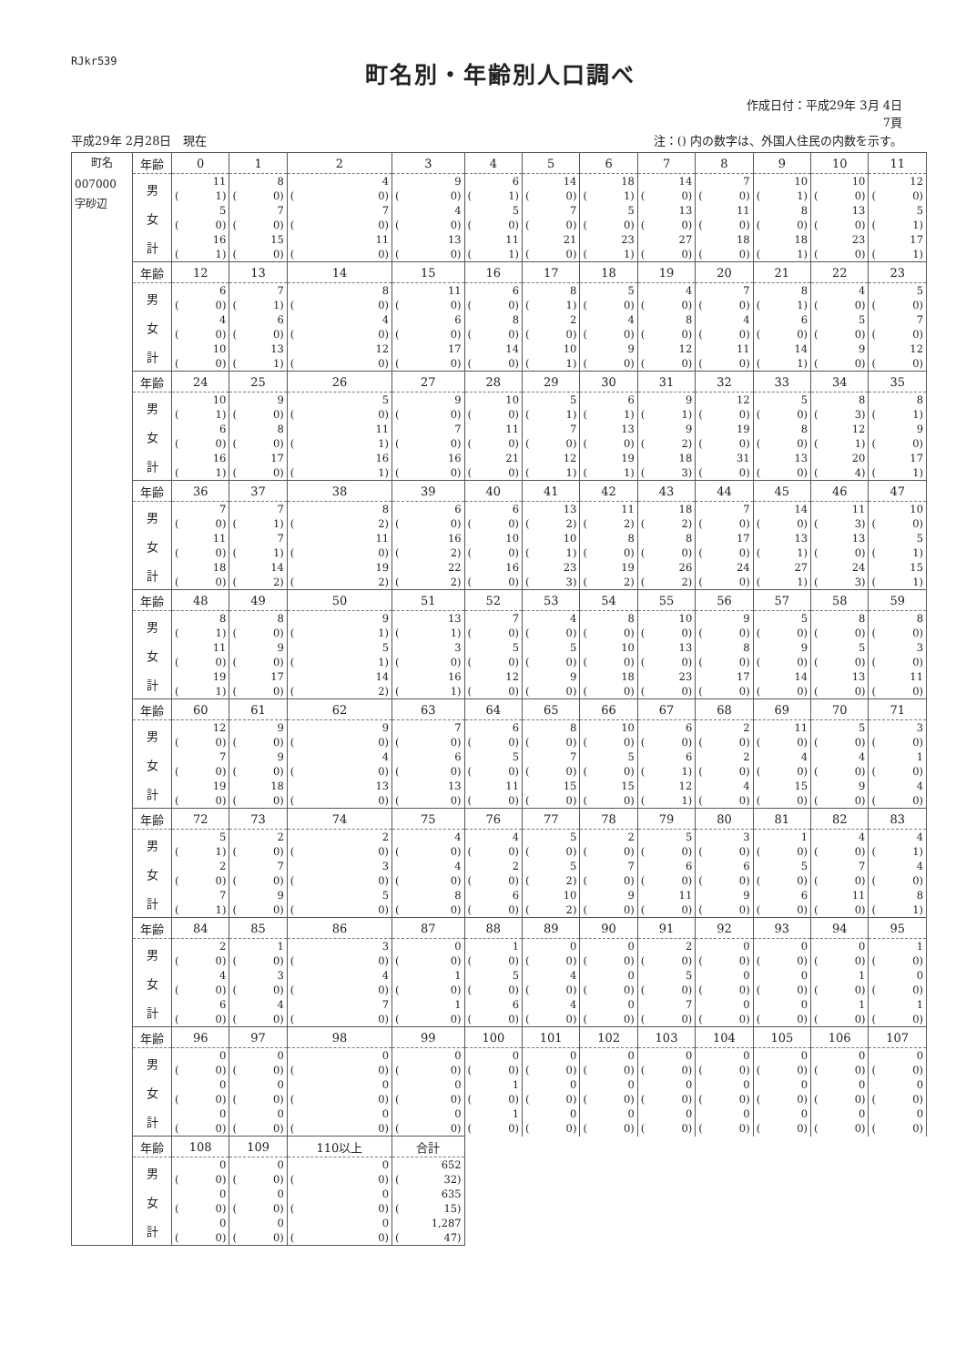RJkr539
町名別・年齢別人口調べ
作成日付：平成29年 3月 4日
7頁
平成29年 2月28日　現在 注：() 内の数字は、外国人住民の内数を示す。
| 町名 | 年齢 | 0 | 1 | 2 | 3 | 4 | 5 | 6 | 7 | 8 | 9 | 10 | 11 |
| 007000 字砂辺 | 男 | 11 ( 1) | 8 ( 0) | 4 ( 0) | 9 ( 0) | 6 ( 1) | 14 ( 0) | 18 ( 1) | 14 ( 0) | 7 ( 0) | 10 ( 1) | 10 ( 0) | 12 ( 0) |
| | 女 | 5 ( 0) | 7 ( 0) | 7 ( 0) | 4 ( 0) | 5 ( 0) | 7 ( 0) | 5 ( 0) | 13 ( 0) | 11 ( 0) | 8 ( 0) | 13 ( 0) | 5 ( 1) |
| | 計 | 16 ( 1) | 15 ( 0) | 11 ( 0) | 13 ( 0) | 11 ( 1) | 21 ( 0) | 23 ( 1) | 27 ( 0) | 18 ( 0) | 18 ( 1) | 23 ( 0) | 17 ( 1) |
| | 年齢 | 12 | 13 | 14 | 15 | 16 | 17 | 18 | 19 | 20 | 21 | 22 | 23 |
| | 男 | 6 ( 0) | 7 ( 1) | 8 ( 0) | 11 ( 0) | 6 ( 0) | 8 ( 1) | 5 ( 0) | 4 ( 0) | 7 ( 0) | 8 ( 1) | 4 ( 0) | 5 ( 0) |
| | 女 | 4 ( 0) | 6 ( 0) | 4 ( 0) | 6 ( 0) | 8 ( 0) | 2 ( 0) | 4 ( 0) | 8 ( 0) | 4 ( 0) | 6 ( 0) | 5 ( 0) | 7 ( 0) |
| | 計 | 10 ( 0) | 13 ( 1) | 12 ( 0) | 17 ( 0) | 14 ( 0) | 10 ( 1) | 9 ( 0) | 12 ( 0) | 11 ( 0) | 14 ( 1) | 9 ( 0) | 12 ( 0) |
| | 年齢 | 24 | 25 | 26 | 27 | 28 | 29 | 30 | 31 | 32 | 33 | 34 | 35 |
| | 男 | 10 ( 1) | 9 ( 0) | 5 ( 0) | 9 ( 0) | 10 ( 0) | 5 ( 1) | 6 ( 1) | 9 ( 1) | 12 ( 0) | 5 ( 0) | 8 ( 3) | 8 ( 1) |
| | 女 | 6 ( 0) | 8 ( 0) | 11 ( 1) | 7 ( 0) | 11 ( 0) | 7 ( 0) | 13 ( 0) | 9 ( 2) | 19 ( 0) | 8 ( 0) | 12 ( 1) | 9 ( 0) |
| | 計 | 16 ( 1) | 17 ( 0) | 16 ( 1) | 16 ( 0) | 21 ( 0) | 12 ( 1) | 19 ( 1) | 18 ( 3) | 31 ( 0) | 13 ( 0) | 20 ( 4) | 17 ( 1) |
| | 年齢 | 36 | 37 | 38 | 39 | 40 | 41 | 42 | 43 | 44 | 45 | 46 | 47 |
| | 男 | 7 ( 0) | 7 ( 1) | 8 ( 2) | 6 ( 0) | 6 ( 0) | 13 ( 2) | 11 ( 2) | 18 ( 2) | 7 ( 0) | 14 ( 0) | 11 ( 3) | 10 ( 0) |
| | 女 | 11 ( 0) | 7 ( 1) | 11 ( 0) | 16 ( 2) | 10 ( 0) | 10 ( 1) | 8 ( 0) | 8 ( 0) | 17 ( 0) | 13 ( 1) | 13 ( 0) | 5 ( 1) |
| | 計 | 18 ( 0) | 14 ( 2) | 19 ( 2) | 22 ( 2) | 16 ( 0) | 23 ( 3) | 19 ( 2) | 26 ( 2) | 24 ( 0) | 27 ( 1) | 24 ( 3) | 15 ( 1) |
| | 年齢 | 48 | 49 | 50 | 51 | 52 | 53 | 54 | 55 | 56 | 57 | 58 | 59 |
| | 男 | 8 ( 1) | 8 ( 0) | 9 ( 1) | 13 ( 1) | 7 ( 0) | 4 ( 0) | 8 ( 0) | 10 ( 0) | 9 ( 0) | 5 ( 0) | 8 ( 0) | 8 ( 0) |
| | 女 | 11 ( 0) | 9 ( 0) | 5 ( 1) | 3 ( 0) | 5 ( 0) | 5 ( 0) | 10 ( 0) | 13 ( 0) | 8 ( 0) | 9 ( 0) | 5 ( 0) | 3 ( 0) |
| | 計 | 19 ( 1) | 17 ( 0) | 14 ( 2) | 16 ( 1) | 12 ( 0) | 9 ( 0) | 18 ( 0) | 23 ( 0) | 17 ( 0) | 14 ( 0) | 13 ( 0) | 11 ( 0) |
| | 年齢 | 60 | 61 | 62 | 63 | 64 | 65 | 66 | 67 | 68 | 69 | 70 | 71 |
| | 男 | 12 ( 0) | 9 ( 0) | 9 ( 0) | 7 ( 0) | 6 ( 0) | 8 ( 0) | 10 ( 0) | 6 ( 0) | 2 ( 0) | 11 ( 0) | 5 ( 0) | 3 ( 0) |
| | 女 | 7 ( 0) | 9 ( 0) | 4 ( 0) | 6 ( 0) | 5 ( 0) | 7 ( 0) | 5 ( 0) | 6 ( 1) | 2 ( 0) | 4 ( 0) | 4 ( 0) | 1 ( 0) |
| | 計 | 19 ( 0) | 18 ( 0) | 13 ( 0) | 13 ( 0) | 11 ( 0) | 15 ( 0) | 15 ( 0) | 12 ( 1) | 4 ( 0) | 15 ( 0) | 9 ( 0) | 4 ( 0) |
| | 年齢 | 72 | 73 | 74 | 75 | 76 | 77 | 78 | 79 | 80 | 81 | 82 | 83 |
| | 男 | 5 ( 1) | 2 ( 0) | 2 ( 0) | 4 ( 0) | 4 ( 0) | 5 ( 0) | 2 ( 0) | 5 ( 0) | 3 ( 0) | 1 ( 0) | 4 ( 0) | 4 ( 1) |
| | 女 | 2 ( 0) | 7 ( 0) | 3 ( 0) | 4 ( 0) | 2 ( 0) | 5 ( 2) | 7 ( 0) | 6 ( 0) | 6 ( 0) | 5 ( 0) | 7 ( 0) | 4 ( 0) |
| | 計 | 7 ( 1) | 9 ( 0) | 5 ( 0) | 8 ( 0) | 6 ( 0) | 10 ( 2) | 9 ( 0) | 11 ( 0) | 9 ( 0) | 6 ( 0) | 11 ( 0) | 8 ( 1) |
| | 年齢 | 84 | 85 | 86 | 87 | 88 | 89 | 90 | 91 | 92 | 93 | 94 | 95 |
| | 男 | 2 ( 0) | 1 ( 0) | 3 ( 0) | 0 ( 0) | 1 ( 0) | 0 ( 0) | 0 ( 0) | 2 ( 0) | 0 ( 0) | 0 ( 0) | 0 ( 0) | 1 ( 0) |
| | 女 | 4 ( 0) | 3 ( 0) | 4 ( 0) | 1 ( 0) | 5 ( 0) | 4 ( 0) | 0 ( 0) | 5 ( 0) | 0 ( 0) | 0 ( 0) | 1 ( 0) | 0 ( 0) |
| | 計 | 6 ( 0) | 4 ( 0) | 7 ( 0) | 1 ( 0) | 6 ( 0) | 4 ( 0) | 0 ( 0) | 7 ( 0) | 0 ( 0) | 0 ( 0) | 1 ( 0) | 1 ( 0) |
| | 年齢 | 96 | 97 | 98 | 99 | 100 | 101 | 102 | 103 | 104 | 105 | 106 | 107 |
| | 男 | 0 ( 0) | 0 ( 0) | 0 ( 0) | 0 ( 0) | 0 ( 0) | 0 ( 0) | 0 ( 0) | 0 ( 0) | 0 ( 0) | 0 ( 0) | 0 ( 0) | 0 ( 0) |
| | 女 | 0 ( 0) | 0 ( 0) | 0 ( 0) | 0 ( 0) | 1 ( 0) | 0 ( 0) | 0 ( 0) | 0 ( 0) | 0 ( 0) | 0 ( 0) | 0 ( 0) | 0 ( 0) |
| | 計 | 0 ( 0) | 0 ( 0) | 0 ( 0) | 0 ( 0) | 1 ( 0) | 0 ( 0) | 0 ( 0) | 0 ( 0) | 0 ( 0) | 0 ( 0) | 0 ( 0) | 0 ( 0) |
| | 年齢 | 108 | 109 | 110以上 | 合計 | | | | | | | | |
| | 男 | 0 ( 0) | 0 ( 0) | 0 ( 0) | 652 ( 32) | | | | | | | | |
| | 女 | 0 ( 0) | 0 ( 0) | 0 ( 0) | 635 ( 15) | | | | | | | | |
| | 計 | 0 ( 0) | 0 ( 0) | 0 ( 0) | 1,287 ( 47) | | | | | | | | |